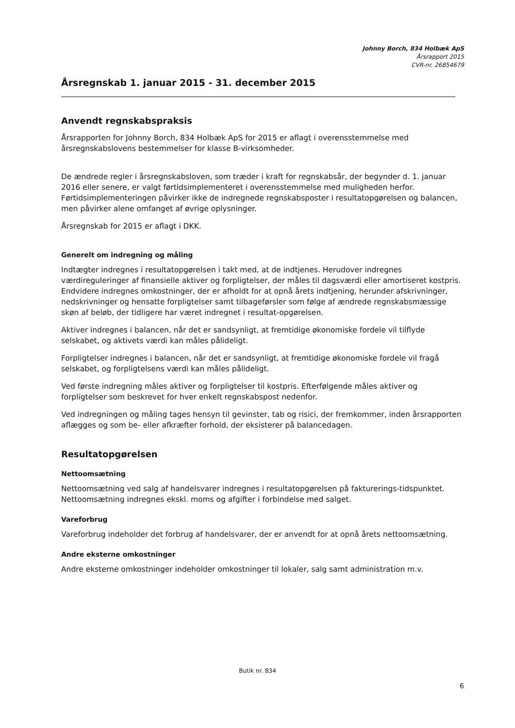Johnny Borch, 834 Holbæk ApS
Årsrapport 2015
CVR-nr. 26854679
Årsregnskab 1. januar 2015 - 31. december 2015
Anvendt regnskabspraksis
Årsrapporten for Johnny Borch, 834 Holbæk ApS for 2015 er aflagt i overensstemmelse med årsregnskabslovens bestemmelser for klasse B-virksomheder.
De ændrede regler i årsregnskabsloven, som træder i kraft for regnskabsår, der begynder d. 1. januar 2016 eller senere, er valgt førtidsimplementeret i overensstemmelse med muligheden herfor. Førtidsimplementeringen påvirker ikke de indregnede regnskabsposter i resultatopgørelsen og balancen, men påvirker alene omfanget af øvrige oplysninger.
Årsregnskab for 2015 er aflagt i DKK.
Generelt om indregning og måling
Indtægter indregnes i resultatopgørelsen i takt med, at de indtjenes. Herudover indregnes værdireguleringer af finansielle aktiver og forpligtelser, der måles til dagsværdi eller amortiseret kostpris. Endvidere indregnes omkostninger, der er afholdt for at opnå årets indtjening, herunder afskrivninger, nedskrivninger og hensatte forpligtelser samt tilbageførsler som følge af ændrede regnskabsmæssige skøn af beløb, der tidligere har været indregnet i resultat-opgørelsen.
Aktiver indregnes i balancen, når det er sandsynligt, at fremtidige økonomiske fordele vil tilflyde selskabet, og aktivets værdi kan måles pålideligt.
Forpligtelser indregnes i balancen, når det er sandsynligt, at fremtidige økonomiske fordele vil fragå selskabet, og forpligtelsens værdi kan måles pålideligt.
Ved første indregning måles aktiver og forpligtelser til kostpris. Efterfølgende måles aktiver og forpligtelser som beskrevet for hver enkelt regnskabspost nedenfor.
Ved indregningen og måling tages hensyn til gevinster, tab og risici, der fremkommer, inden årsrapporten aflægges og som be- eller afkræfter forhold, der eksisterer på balancedagen.
Resultatopgørelsen
Nettoomsætning
Nettoomsætning ved salg af handelsvarer indregnes i resultatopgørelsen på fakturerings-tidspunktet. Nettoomsætning indregnes ekskl. moms og afgifter i forbindelse med salget.
Vareforbrug
Vareforbrug indeholder det forbrug af handelsvarer, der er anvendt for at opnå årets nettoomsætning.
Andre eksterne omkostninger
Andre eksterne omkostninger indeholder omkostninger til lokaler, salg samt administration m.v.
Butik nr. 834
6